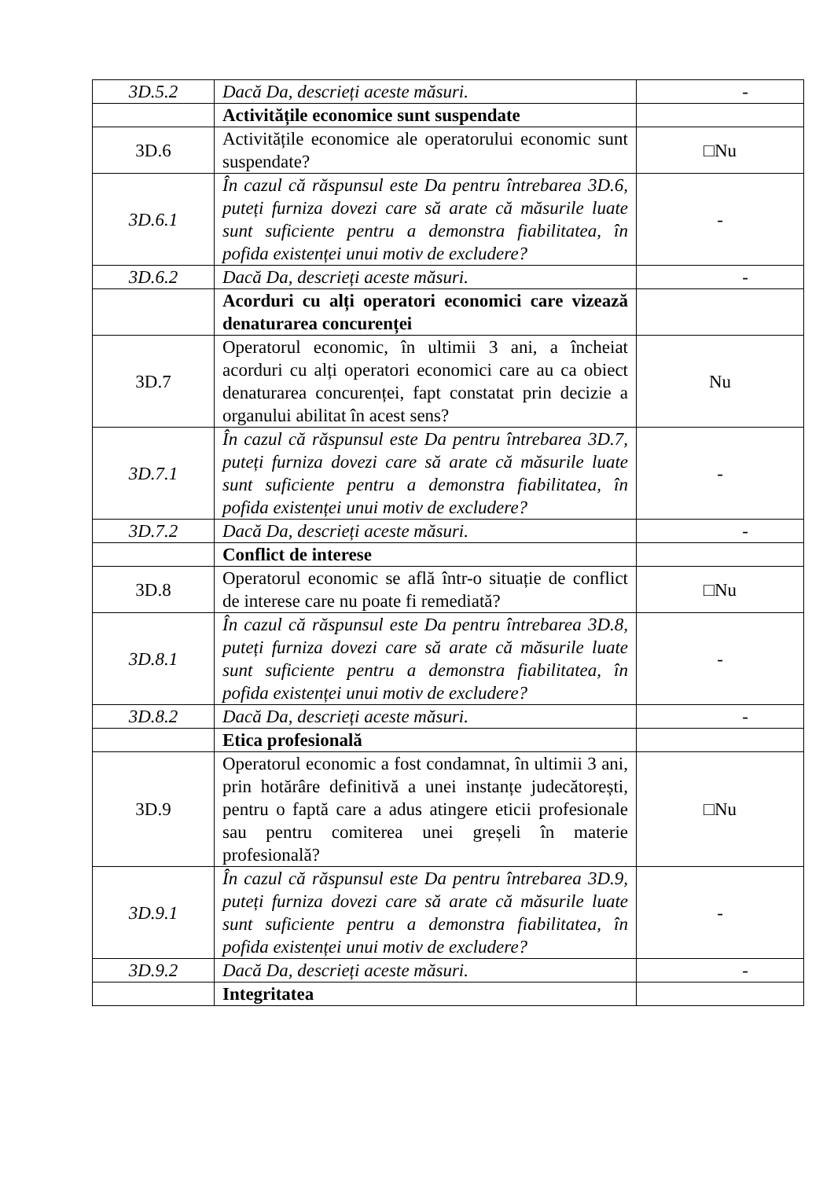| 3D.5.2 | Dacă Da, descrieți aceste măsuri. | - |
| | Activitățile economice sunt suspendate | |
| 3D.6 | Activitățile economice ale operatorului economic sunt suspendate? | □Nu |
| 3D.6.1 | În cazul că răspunsul este Da pentru întrebarea 3D.6, puteți furniza dovezi care să arate că măsurile luate sunt suficiente pentru a demonstra fiabilitatea, în pofida existenței unui motiv de excludere? | - |
| 3D.6.2 | Dacă Da, descrieți aceste măsuri. | - |
| | Acorduri cu alți operatori economici care vizează denaturarea concurenței | |
| 3D.7 | Operatorul economic, în ultimii 3 ani, a încheiat acorduri cu alți operatori economici care au ca obiect denaturarea concurenței, fapt constatat prin decizie a organului abilitat în acest sens? | Nu |
| 3D.7.1 | În cazul că răspunsul este Da pentru întrebarea 3D.7, puteți furniza dovezi care să arate că măsurile luate sunt suficiente pentru a demonstra fiabilitatea, în pofida existenței unui motiv de excludere? | - |
| 3D.7.2 | Dacă Da, descrieți aceste măsuri. | - |
| | Conflict de interese | |
| 3D.8 | Operatorul economic se află într-o situație de conflict de interese care nu poate fi remediată? | □Nu |
| 3D.8.1 | În cazul că răspunsul este Da pentru întrebarea 3D.8, puteți furniza dovezi care să arate că măsurile luate sunt suficiente pentru a demonstra fiabilitatea, în pofida existenței unui motiv de excludere? | - |
| 3D.8.2 | Dacă Da, descrieți aceste măsuri. | - |
| | Etica profesională | |
| 3D.9 | Operatorul economic a fost condamnat, în ultimii 3 ani, prin hotărâre definitivă a unei instanțe judecătorești, pentru o faptă care a adus atingere eticii profesionale sau pentru comiterea unei greșeli în materie profesională? | □Nu |
| 3D.9.1 | În cazul că răspunsul este Da pentru întrebarea 3D.9, puteți furniza dovezi care să arate că măsurile luate sunt suficiente pentru a demonstra fiabilitatea, în pofida existenței unui motiv de excludere? | - |
| 3D.9.2 | Dacă Da, descrieți aceste măsuri. | - |
| | Integritatea | |